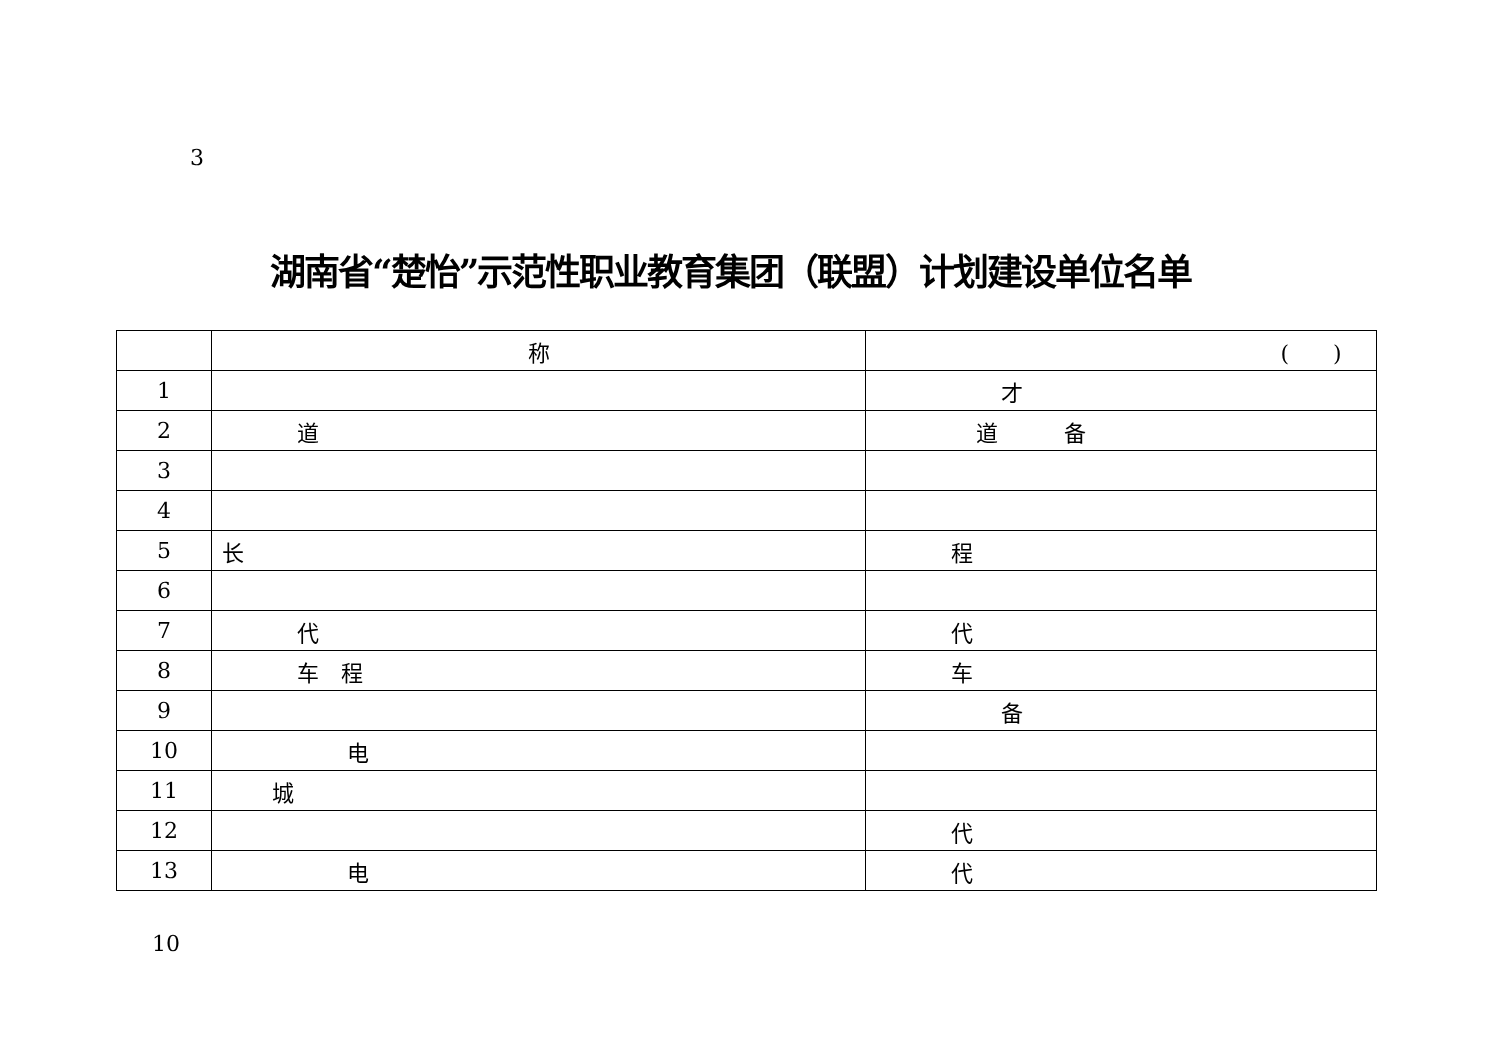3
湖南省“楚怡”示范性职业教育集团（联盟）计划建设单位名单
| | 称 | ( ) |
| --- | --- | --- |
| 1 | | 才 |
| 2 | 道 | 道 备 |
| 3 | | |
| 4 | | |
| 5 | 长 | 程 |
| 6 | | |
| 7 | 代 | 代 |
| 8 | 车 程 | 车 |
| 9 | | 备 |
| 10 | 电 | |
| 11 | 城 | |
| 12 | | 代 |
| 13 | 电 | 代 |
10